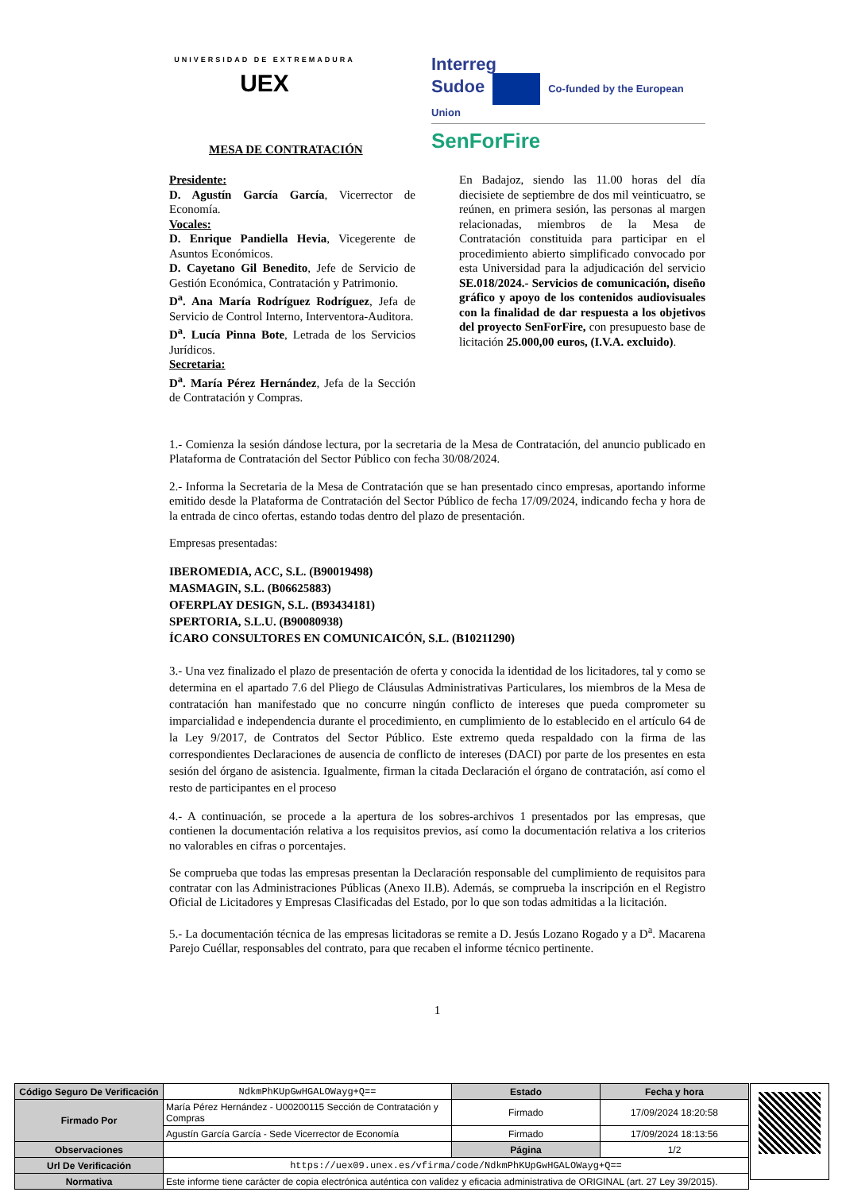UNIVERSIDAD DE EXTREMADURA
UEX
Interreg
Sudoe Co-funded by the European Union
SenForFire
MESA DE CONTRATACIÓN
Presidente:
D. Agustín García García, Vicerrector de Economía.
Vocales:
D. Enrique Pandiella Hevia, Vicegerente de Asuntos Económicos.
D. Cayetano Gil Benedito, Jefe de Servicio de Gestión Económica, Contratación y Patrimonio.
D<sup>a</sup>. Ana María Rodríguez Rodríguez, Jefa de Servicio de Control Interno, Interventora-Auditora.
D<sup>a</sup>. Lucía Pinna Bote, Letrada de los Servicios Jurídicos.
Secretaria:
D<sup>a</sup>. María Pérez Hernández, Jefa de la Sección de Contratación y Compras.
En Badajoz, siendo las 11.00 horas del día diecisiete de septiembre de dos mil veinticuatro, se reúnen, en primera sesión, las personas al margen relacionadas, miembros de la Mesa de Contratación constituida para participar en el procedimiento abierto simplificado convocado por esta Universidad para la adjudicación del servicio SE.018/2024.- Servicios de comunicación, diseño gráfico y apoyo de los contenidos audiovisuales con la finalidad de dar respuesta a los objetivos del proyecto SenForFire, con presupuesto base de licitación 25.000,00 euros, (I.V.A. excluido).
1.- Comienza la sesión dándose lectura, por la secretaria de la Mesa de Contratación, del anuncio publicado en Plataforma de Contratación del Sector Público con fecha 30/08/2024.
2.- Informa la Secretaria de la Mesa de Contratación que se han presentado cinco empresas, aportando informe emitido desde la Plataforma de Contratación del Sector Público de fecha 17/09/2024, indicando fecha y hora de la entrada de cinco ofertas, estando todas dentro del plazo de presentación.
Empresas presentadas:
IBEROMEDIA, ACC, S.L. (B90019498)
MASMAGIN, S.L. (B06625883)
OFERPLAY DESIGN, S.L. (B93434181)
SPERTORIA, S.L.U. (B90080938)
ÍCARO CONSULTORES EN COMUNICAICÓN, S.L. (B10211290)
3.- Una vez finalizado el plazo de presentación de oferta y conocida la identidad de los licitadores, tal y como se determina en el apartado 7.6 del Pliego de Cláusulas Administrativas Particulares, los miembros de la Mesa de contratación han manifestado que no concurre ningún conflicto de intereses que pueda comprometer su imparcialidad e independencia durante el procedimiento, en cumplimiento de lo establecido en el artículo 64 de la Ley 9/2017, de Contratos del Sector Público. Este extremo queda respaldado con la firma de las correspondientes Declaraciones de ausencia de conflicto de intereses (DACI) por parte de los presentes en esta sesión del órgano de asistencia. Igualmente, firman la citada Declaración el órgano de contratación, así como el resto de participantes en el proceso
4.- A continuación, se procede a la apertura de los sobres-archivos 1 presentados por las empresas, que contienen la documentación relativa a los requisitos previos, así como la documentación relativa a los criterios no valorables en cifras o porcentajes.
Se comprueba que todas las empresas presentan la Declaración responsable del cumplimiento de requisitos para contratar con las Administraciones Públicas (Anexo II.B). Además, se comprueba la inscripción en el Registro Oficial de Licitadores y Empresas Clasificadas del Estado, por lo que son todas admitidas a la licitación.
5.- La documentación técnica de las empresas licitadoras se remite a D. Jesús Lozano Rogado y a D<sup>a</sup>. Macarena Parejo Cuéllar, responsables del contrato, para que recaben el informe técnico pertinente.
1
| Código Seguro De Verificación | NdkmPhKUpGwHGALOWayg+Q== | Estado | Fecha y hora |
| Firmado Por | María Pérez Hernández - U00200115 Sección de Contratación y Compras | Firmado | 17/09/2024 18:20:58 |
| | Agustín García García - Sede Vicerrector de Economía | Firmado | 17/09/2024 18:13:56 |
| Observaciones | | Página | 1/2 |
| Url De Verificación | https://uex09.unex.es/vfirma/code/NdkmPhKUpGwHGALOWayg+Q== | | |
| Normativa | Este informe tiene carácter de copia electrónica auténtica con validez y eficacia administrativa de ORIGINAL (art. 27 Ley 39/2015). | | |